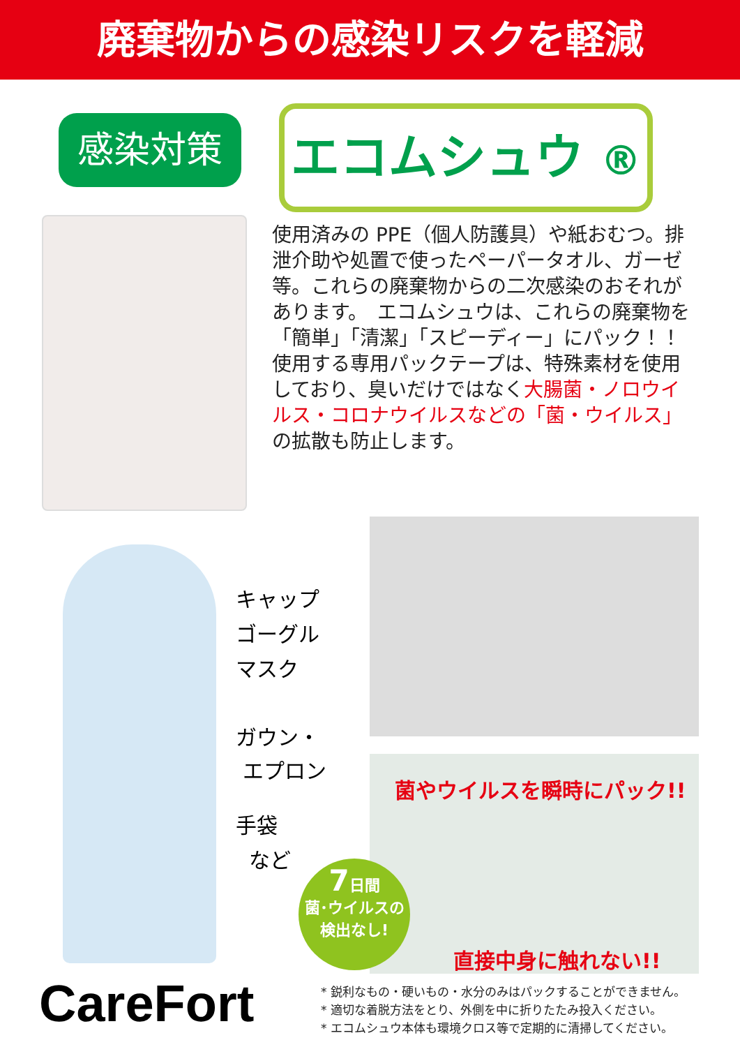廃棄物からの感染リスクを軽減
感染対策
エコムシュウ ®
使用済みの PPE（個人防護具）や紙おむつ。排泄介助や処置で使ったペーパータオル、ガーゼ等。これらの廃棄物からの二次感染のおそれがあります。　エコムシュウは、これらの廃棄物を「簡単」「清潔」「スピーディー」にパック！！使用する専用パックテープは、特殊素材を使用しており、臭いだけではなく大腸菌・ノロウイルス・コロナウイルスなどの「菌・ウイルス」の拡散も防止します。
キャップ
ゴーグル
マスク
ガウン・
エプロン
手袋
など
菌やウイルスを瞬時にパック!!
直接中身に触れない!!
7日間
菌･ウイルスの
検出なし!
CareFort
* 鋭利なもの・硬いもの・水分のみはパックすることができません。
* 適切な着脱方法をとり、外側を中に折りたたみ投入ください。
* エコムシュウ本体も環境クロス等で定期的に清掃してください。